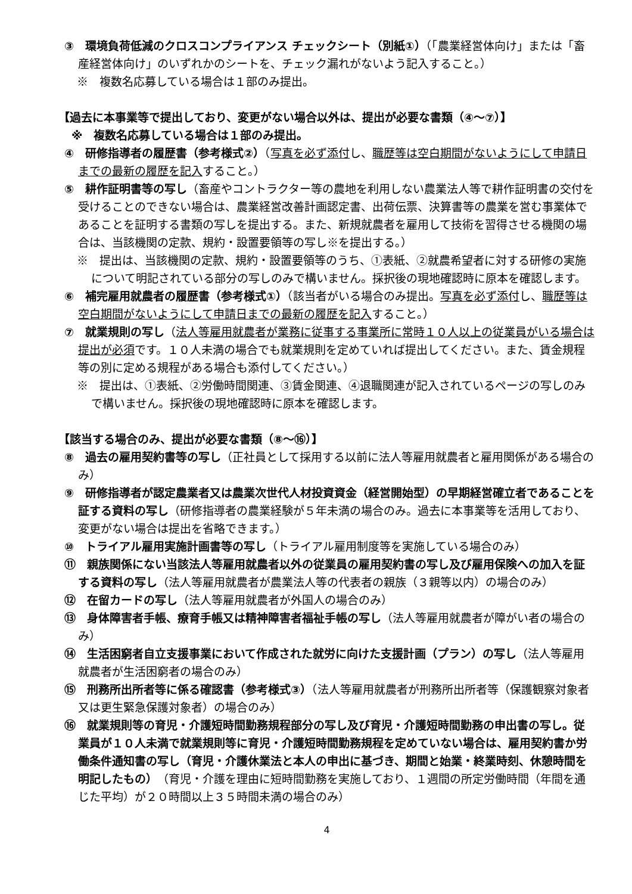③　環境負荷低減のクロスコンプライアンス チェックシート（別紙①）（「農業経営体向け」または「畜産経営体向け」のいずれかのシートを、チェック漏れがないよう記入すること。）
※　複数名応募している場合は１部のみ提出。
【過去に本事業等で提出しており、変更がない場合以外は、提出が必要な書類（④～⑦）】
※　複数名応募している場合は１部のみ提出。
④　研修指導者の履歴書（参考様式②）（写真を必ず添付し、職歴等は空白期間がないようにして申請日までの最新の履歴を記入すること。）
⑤　耕作証明書等の写し（畜産やコントラクター等の農地を利用しない農業法人等で耕作証明書の交付を受けることのできない場合は、農業経営改善計画認定書、出荷伝票、決算書等の農業を営む事業体であることを証明する書類の写しを提出する。また、新規就農者を雇用して技術を習得させる機関の場合は、当該機関の定款、規約・設置要領等の写し※を提出する。）
※　提出は、当該機関の定款、規約・設置要領等のうち、①表紙、②就農希望者に対する研修の実施について明記されている部分の写しのみで構いません。採択後の現地確認時に原本を確認します。
⑥　補完雇用就農者の履歴書（参考様式①）（該当者がいる場合のみ提出。写真を必ず添付し、職歴等は空白期間がないようにして申請日までの最新の履歴を記入すること。）
⑦　就業規則の写し（法人等雇用就農者が業務に従事する事業所に常時１０人以上の従業員がいる場合は提出が必須です。１０人未満の場合でも就業規則を定めていれば提出してください。また、賃金規程等の別に定める規程がある場合も添付してください。）
※　提出は、①表紙、②労働時間関連、③賃金関連、④退職関連が記入されているページの写しのみで構いません。採択後の現地確認時に原本を確認します。
【該当する場合のみ、提出が必要な書類（⑧～⑯）】
⑧　過去の雇用契約書等の写し（正社員として採用する以前に法人等雇用就農者と雇用関係がある場合のみ）
⑨　研修指導者が認定農業者又は農業次世代人材投資資金（経営開始型）の早期経営確立者であることを証する資料の写し（研修指導者の農業経験が５年未満の場合のみ。過去に本事業等を活用しており、変更がない場合は提出を省略できます。）
⑩　トライアル雇用実施計画書等の写し（トライアル雇用制度等を実施している場合のみ）
⑪　親族関係にない当該法人等雇用就農者以外の従業員の雇用契約書の写し及び雇用保険への加入を証する資料の写し（法人等雇用就農者が農業法人等の代表者の親族（３親等以内）の場合のみ）
⑫　在留カードの写し（法人等雇用就農者が外国人の場合のみ）
⑬　身体障害者手帳、療育手帳又は精神障害者福祉手帳の写し（法人等雇用就農者が障がい者の場合のみ）
⑭　生活困窮者自立支援事業において作成された就労に向けた支援計画（プラン）の写し（法人等雇用就農者が生活困窮者の場合のみ）
⑮　刑務所出所者等に係る確認書（参考様式③）（法人等雇用就農者が刑務所出所者等（保護観察対象者又は更生緊急保護対象者）の場合のみ）
⑯　就業規則等の育児・介護短時間勤務規程部分の写し及び育児・介護短時間勤務の申出書の写し。従業員が１０人未満で就業規則等に育児・介護短時間勤務規程を定めていない場合は、雇用契約書か労働条件通知書の写し（育児・介護休業法と本人の申出に基づき、期間と始業・終業時刻、休憩時間を明記したもの）（育児・介護を理由に短時間勤務を実施しており、１週間の所定労働時間（年間を通じた平均）が２０時間以上３５時間未満の場合のみ）
4